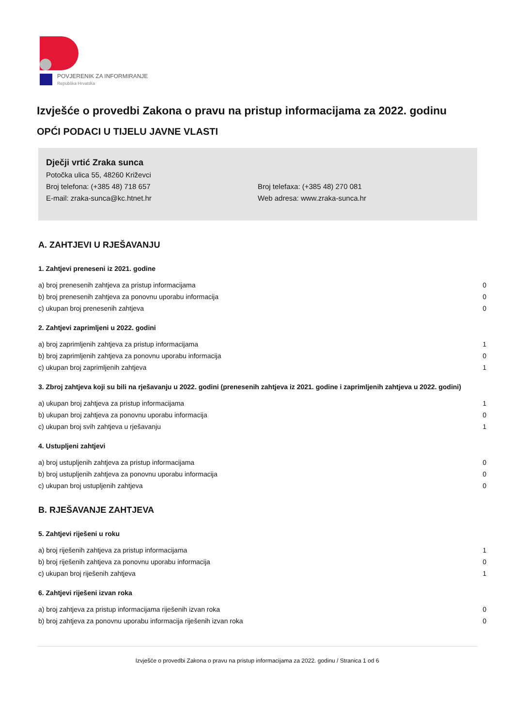POVJERENIK ZA INFORMIRANJE
Republika Hrvatska
Izvješće o provedbi Zakona o pravu na pristup informacijama za 2022. godinu
OPĆI PODACI U TIJELU JAVNE VLASTI
Dječji vrtić Zraka sunca
Potočka ulica 55, 48260 Križevci
Broj telefona: (+385 48) 718 657 Broj telefaxa: (+385 48) 270 081
E-mail: zraka-sunca@kc.htnet.hr Web adresa: www.zraka-sunca.hr
A. ZAHTJEVI U RJEŠAVANJU
1. Zahtjevi preneseni iz 2021. godine
| a) broj prenesenih zahtjeva za pristup informacijama | 0 |
| b) broj prenesenih zahtjeva za ponovnu uporabu informacija | 0 |
| c) ukupan broj prenesenih zahtjeva | 0 |
2. Zahtjevi zaprimljeni u 2022. godini
| a) broj zaprimljenih zahtjeva za pristup informacijama | 1 |
| b) broj zaprimljenih zahtjeva za ponovnu uporabu informacija | 0 |
| c) ukupan broj zaprimljenih zahtjeva | 1 |
3. Zbroj zahtjeva koji su bili na rješavanju u 2022. godini (prenesenih zahtjeva iz 2021. godine i zaprimljenih zahtjeva u 2022. godini)
| a) ukupan broj zahtjeva za pristup informacijama | 1 |
| b) ukupan broj zahtjeva za ponovnu uporabu informacija | 0 |
| c) ukupan broj svih zahtjeva u rješavanju | 1 |
4. Ustupljeni zahtjevi
| a) broj ustupljenih zahtjeva za pristup informacijama | 0 |
| b) broj ustupljenih zahtjeva za ponovnu uporabu informacija | 0 |
| c) ukupan broj ustupljenih zahtjeva | 0 |
B. RJEŠAVANJE ZAHTJEVA
5. Zahtjevi riješeni u roku
| a) broj riješenih zahtjeva za pristup informacijama | 1 |
| b) broj riješenih zahtjeva za ponovnu uporabu informacija | 0 |
| c) ukupan broj riješenih zahtjeva | 1 |
6. Zahtjevi riješeni izvan roka
| a) broj zahtjeva za pristup informacijama riješenih izvan roka | 0 |
| b) broj zahtjeva za ponovnu uporabu informacija riješenih izvan roka | 0 |
Izvješće o provedbi Zakona o pravu na pristup informacijama za 2022. godinu / Stranica 1 od 6